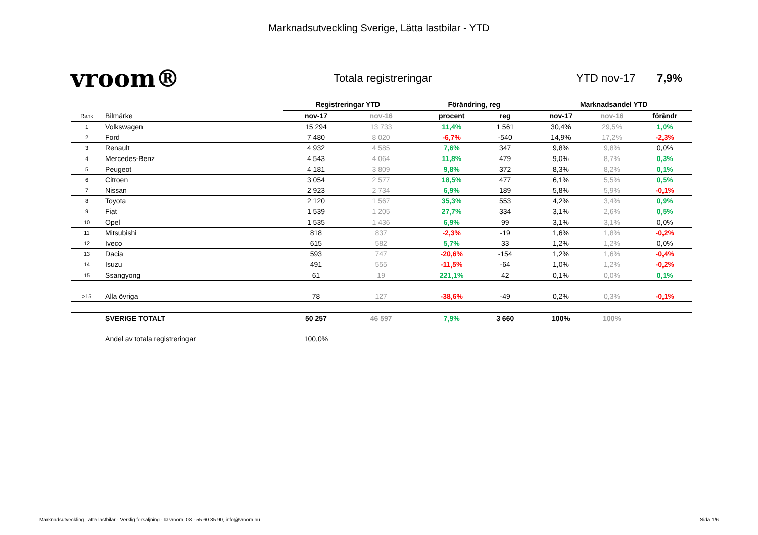Marknadsutveckling Sverige, Lätta lastbilar - YTD
vroom®
Totala registreringar YTD nov-17 7,9%
| | | Registreringar YTD | | | Förändring, reg | | | Marknadsandel YTD | | |
| --- | --- | --- | --- | --- | --- | --- | --- | --- | --- | --- |
| Rank | Bilmärke | nov-17 | nov-16 | | procent | reg | | nov-17 | nov-16 | förändr |
| 1 | Volkswagen | 15 294 | 13 733 | | 11,4% | 1 561 | | 30,4% | 29,5% | 1,0% |
| 2 | Ford | 7 480 | 8 020 | | -6,7% | -540 | | 14,9% | 17,2% | -2,3% |
| 3 | Renault | 4 932 | 4 585 | | 7,6% | 347 | | 9,8% | 9,8% | 0,0% |
| 4 | Mercedes-Benz | 4 543 | 4 064 | | 11,8% | 479 | | 9,0% | 8,7% | 0,3% |
| 5 | Peugeot | 4 181 | 3 809 | | 9,8% | 372 | | 8,3% | 8,2% | 0,1% |
| 6 | Citroen | 3 054 | 2 577 | | 18,5% | 477 | | 6,1% | 5,5% | 0,5% |
| 7 | Nissan | 2 923 | 2 734 | | 6,9% | 189 | | 5,8% | 5,9% | -0,1% |
| 8 | Toyota | 2 120 | 1 567 | | 35,3% | 553 | | 4,2% | 3,4% | 0,9% |
| 9 | Fiat | 1 539 | 1 205 | | 27,7% | 334 | | 3,1% | 2,6% | 0,5% |
| 10 | Opel | 1 535 | 1 436 | | 6,9% | 99 | | 3,1% | 3,1% | 0,0% |
| 11 | Mitsubishi | 818 | 837 | | -2,3% | -19 | | 1,6% | 1,8% | -0,2% |
| 12 | Iveco | 615 | 582 | | 5,7% | 33 | | 1,2% | 1,2% | 0,0% |
| 13 | Dacia | 593 | 747 | | -20,6% | -154 | | 1,2% | 1,6% | -0,4% |
| 14 | Isuzu | 491 | 555 | | -11,5% | -64 | | 1,0% | 1,2% | -0,2% |
| 15 | Ssangyong | 61 | 19 | | 221,1% | 42 | | 0,1% | 0,0% | 0,1% |
| >15 | Alla övriga | 78 | 127 | | -38,6% | -49 | | 0,2% | 0,3% | -0,1% |
| | SVERIGE TOTALT | 50 257 | 46 597 | | 7,9% | 3 660 | | 100% | 100% | |
| | Andel av totala registreringar | 100,0% | | | | | | | | |
Marknadsutveckling Lätta lastbilar - Verklig försäljning - © vroom, 08 - 55 60 35 90, info@vroom.nu Sida 1/6